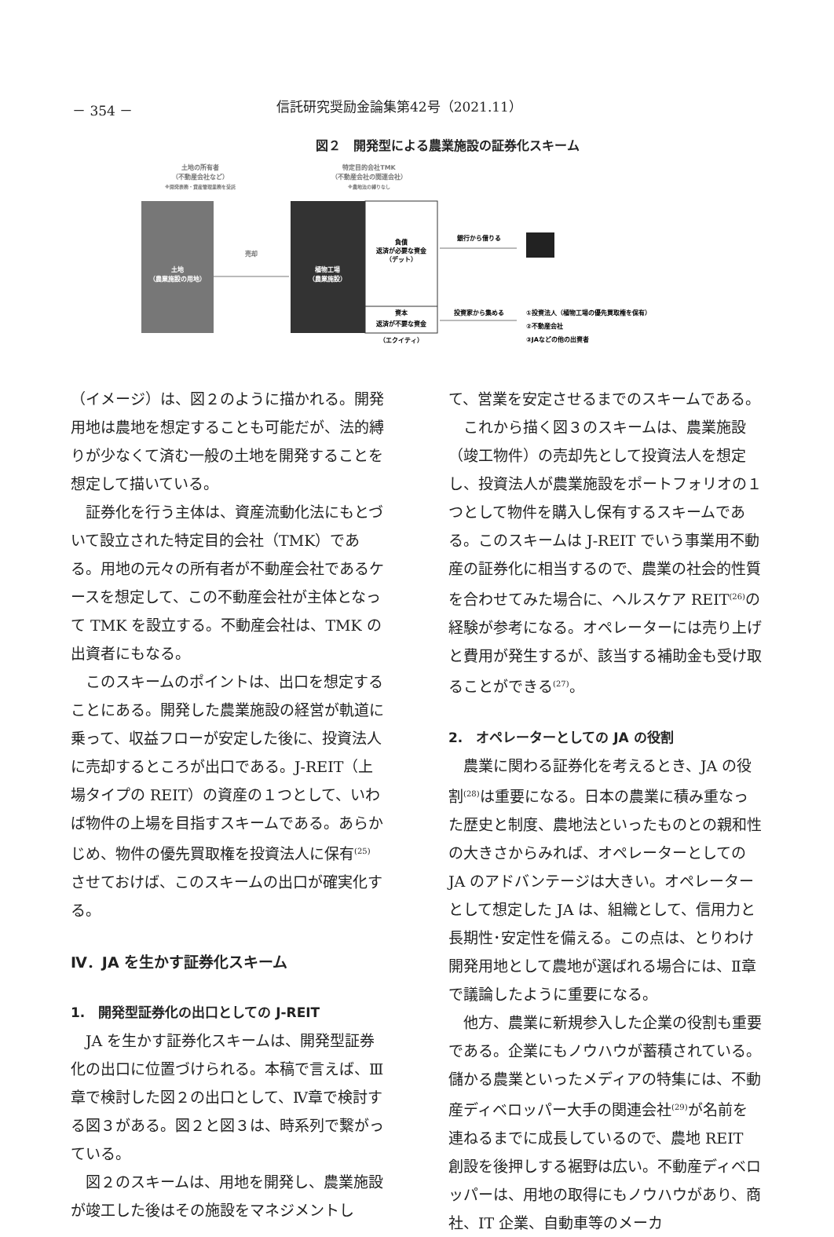－ 354 － 信託研究奨励金論集第42号（2021.11）
図２　開発型による農業施設の証券化スキーム
土地の所有者
（不動産会社など）
※開発表務・資産管理業務を受託
特定目的会社TMK
（不動産会社の関連会社）
※農地法の縛りなし
土地
（農業施設の用地）
売却
植物工場
（農業施設）
負債
返済が必要な資金
（デット）
資本
返済が不要な資金
（エクイティ）
銀行から借りる
投資家から集める
①投資法人（植物工場の優先買取権を保有）
②不動産会社
③JAなどの他の出資者
（イメージ）は、図２のように描かれる。開発用地は農地を想定することも可能だが、法的縛りが少なくて済む一般の土地を開発することを想定して描いている。
証券化を行う主体は、資産流動化法にもとづいて設立された特定目的会社（TMK）である。用地の元々の所有者が不動産会社であるケースを想定して、この不動産会社が主体となって TMK を設立する。不動産会社は、TMK の出資者にもなる。
このスキームのポイントは、出口を想定することにある。開発した農業施設の経営が軌道に乗って、収益フローが安定した後に、投資法人に売却するところが出口である。J-REIT（上場タイプの REIT）の資産の１つとして、いわば物件の上場を目指すスキームである。あらかじめ、物件の優先買取権を投資法人に保有<sup>(25)</sup>させておけば、このスキームの出口が確実化する。
Ⅳ．JA を生かす証券化スキーム
1.　開発型証券化の出口としての J-REIT
JA を生かす証券化スキームは、開発型証券化の出口に位置づけられる。本稿で言えば、Ⅲ章で検討した図２の出口として、Ⅳ章で検討する図３がある。図２と図３は、時系列で繋がっている。
図２のスキームは、用地を開発し、農業施設が竣工した後はその施設をマネジメントし
て、営業を安定させるまでのスキームである。
これから描く図３のスキームは、農業施設（竣工物件）の売却先として投資法人を想定し、投資法人が農業施設をポートフォリオの１つとして物件を購入し保有するスキームである。このスキームは J-REIT でいう事業用不動産の証券化に相当するので、農業の社会的性質を合わせてみた場合に、ヘルスケア REIT<sup>(26)</sup>の経験が参考になる。オペレーターには売り上げと費用が発生するが、該当する補助金も受け取ることができる<sup>(27)</sup>。
2.　オペレーターとしての JA の役割
農業に関わる証券化を考えるとき、JA の役割<sup>(28)</sup>は重要になる。日本の農業に積み重なった歴史と制度、農地法といったものとの親和性の大きさからみれば、オペレーターとしての JA のアドバンテージは大きい。オペレーターとして想定した JA は、組織として、信用力と長期性･安定性を備える。この点は、とりわけ開発用地として農地が選ばれる場合には、Ⅱ章で議論したように重要になる。
他方、農業に新規参入した企業の役割も重要である。企業にもノウハウが蓄積されている。儲かる農業といったメディアの特集には、不動産ディベロッパー大手の関連会社<sup>(29)</sup>が名前を連ねるまでに成長しているので、農地 REIT 創設を後押しする裾野は広い。不動産ディベロッパーは、用地の取得にもノウハウがあり、商社、IT 企業、自動車等のメーカ